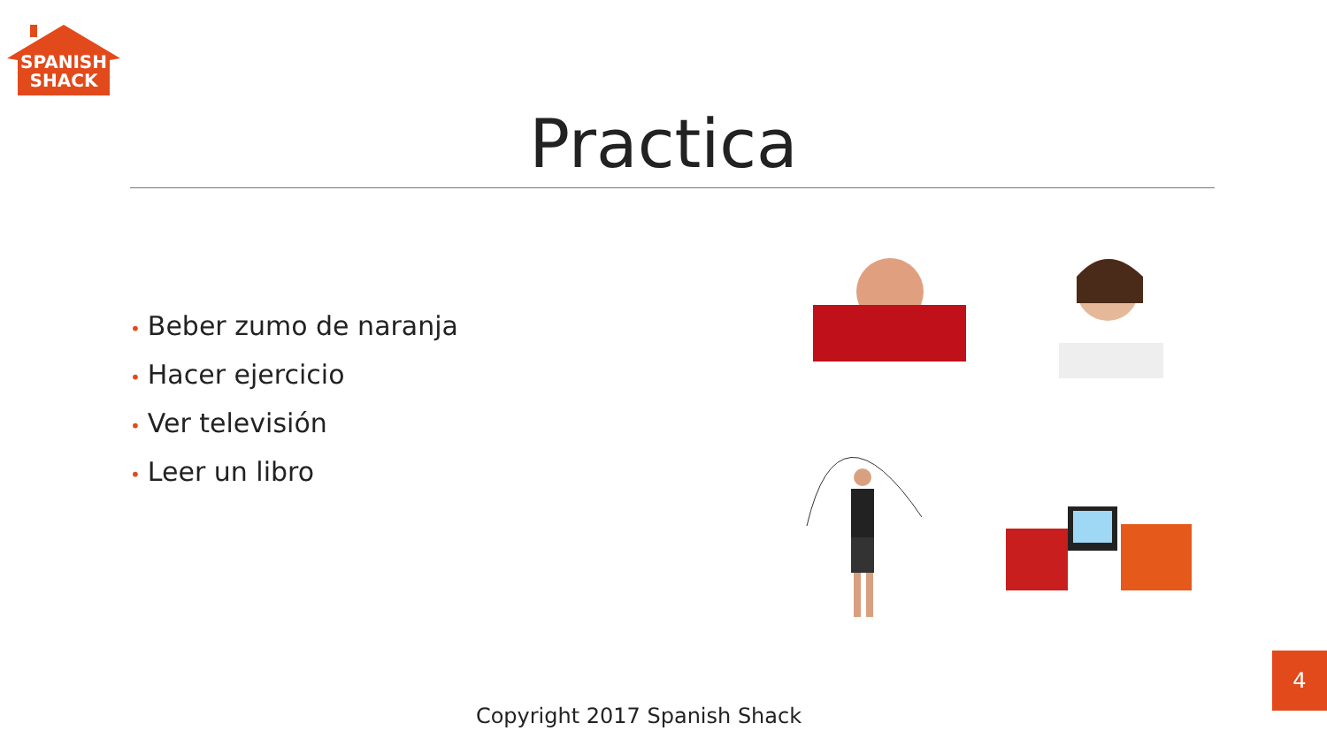SPANISH
SHACK
Practica
• Beber zumo de naranja
• Hacer ejercicio
• Ver televisión
• Leer un libro
Copyright 2017 Spanish Shack
4